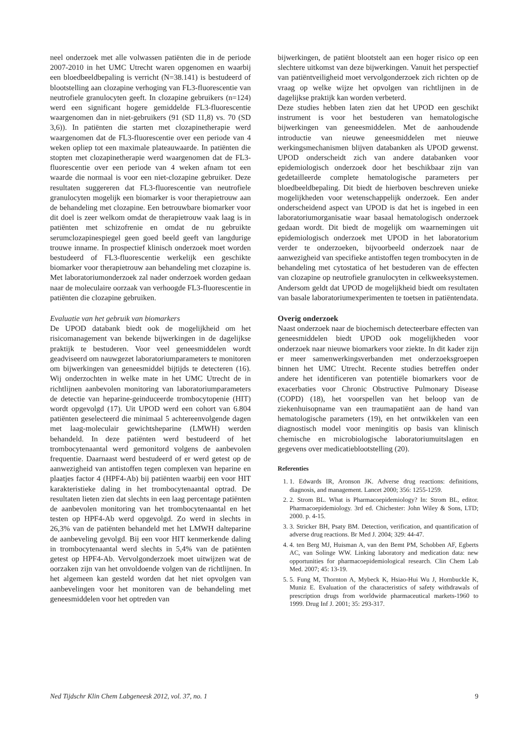neel onderzoek met alle volwassen patiënten die in de periode 2007-2010 in het UMC Utrecht waren opgenomen en waarbij een bloedbeeldbepaling is verricht (N=38.141) is bestudeerd of blootstelling aan clozapine verhoging van FL3-fluorescentie van neutrofiele granulocyten geeft. In clozapine gebruikers (n=124) werd een significant hogere gemiddelde FL3-fluorescentie waargenomen dan in niet-gebruikers (91 (SD 11,8) vs. 70 (SD 3,6)). In patiënten die starten met clozapinetherapie werd waargenomen dat de FL3-fluorescentie over een periode van 4 weken opliep tot een maximale plateauwaarde. In patiënten die stopten met clozapinetherapie werd waargenomen dat de FL3-fluorescentie over een periode van 4 weken afnam tot een waarde die normaal is voor een niet-clozapine gebruiker. Deze resultaten suggereren dat FL3-fluorescentie van neutrofiele granulocyten mogelijk een biomarker is voor therapietrouw aan de behandeling met clozapine. Een betrouwbare biomarker voor dit doel is zeer welkom omdat de therapietrouw vaak laag is in patiënten met schizofrenie en omdat de nu gebruikte serumclozapinespiegel geen goed beeld geeft van langdurige trouwe inname. In prospectief klinisch onderzoek moet worden bestudeerd of FL3-fluorescentie werkelijk een geschikte biomarker voor therapietrouw aan behandeling met clozapine is. Met laboratoriumonderzoek zal nader onderzoek worden gedaan naar de moleculaire oorzaak van verhoogde FL3-fluorescentie in patiënten die clozapine gebruiken.
Evaluatie van het gebruik van biomarkers
De UPOD databank biedt ook de mogelijkheid om het risicomanagement van bekende bijwerkingen in de dagelijkse praktijk te bestuderen. Voor veel geneesmiddelen wordt geadviseerd om nauwgezet laboratoriumparameters te monitoren om bijwerkingen van geneesmiddel bijtijds te detecteren (16). Wij onderzochten in welke mate in het UMC Utrecht de in richtlijnen aanbevolen monitoring van laboratoriumparameters de detectie van heparine-geinduceerde trombocytopenie (HIT) wordt opgevolgd (17). Uit UPOD werd een cohort van 6.804 patiënten geselecteerd die minimaal 5 achtereenvolgende dagen met laag-moleculair gewichtsheparine (LMWH) werden behandeld. In deze patiënten werd bestudeerd of het trombocytenaantal werd gemonitord volgens de aanbevolen frequentie. Daarnaast werd bestudeerd of er werd getest op de aanwezigheid van antistoffen tegen complexen van heparine en plaatjes factor 4 (HPF4-Ab) bij patiënten waarbij een voor HIT karakteristieke daling in het trombocytenaantal optrad. De resultaten lieten zien dat slechts in een laag percentage patiënten de aanbevolen monitoring van het trombocytenaantal en het testen op HPF4-Ab werd opgevolgd. Zo werd in slechts in 26,3% van de patiënten behandeld met het LMWH dalteparine de aanbeveling gevolgd. Bij een voor HIT kenmerkende daling in trombocytenaantal werd slechts in 5,4% van de patiënten getest op HPF4-Ab. Vervolgonderzoek moet uitwijzen wat de oorzaken zijn van het onvoldoende volgen van de richtlijnen. In het algemeen kan gesteld worden dat het niet opvolgen van aanbevelingen voor het monitoren van de behandeling met geneesmiddelen voor het optreden van
bijwerkingen, de patiënt blootstelt aan een hoger risico op een slechtere uitkomst van deze bijwerkingen. Vanuit het perspectief van patiëntveiligheid moet vervolgonderzoek zich richten op de vraag op welke wijze het opvolgen van richtlijnen in de dagelijkse praktijk kan worden verbeterd.
Deze studies hebben laten zien dat het UPOD een geschikt instrument is voor het bestuderen van hematologische bijwerkingen van geneesmiddelen. Met de aanhoudende introductie van nieuwe geneesmiddelen met nieuwe werkingsmechanismen blijven databanken als UPOD gewenst. UPOD onderscheidt zich van andere databanken voor epidemiologisch onderzoek door het beschikbaar zijn van gedetailleerde complete hematologische parameters per bloedbeeldbepaling. Dit biedt de hierboven beschreven unieke mogelijkheden voor wetenschappelijk onderzoek. Een ander onderscheidend aspect van UPOD is dat het is ingebed in een laboratoriumorganisatie waar basaal hematologisch onderzoek gedaan wordt. Dit biedt de mogelijk om waarnemingen uit epidemiologisch onderzoek met UPOD in het laboratorium verder te onderzoeken, bijvoorbeeld onderzoek naar de aanwezigheid van specifieke antistoffen tegen trombocyten in de behandeling met cytostatica of het bestuderen van de effecten van clozapine op neutrofiele granulocyten in celkweeksystemen. Andersom geldt dat UPOD de mogelijkheid biedt om resultaten van basale laboratoriumexperimenten te toetsen in patiëntendata.
Overig onderzoek
Naast onderzoek naar de biochemisch detecteerbare effecten van geneesmiddelen biedt UPOD ook mogelijkheden voor onderzoek naar nieuwe biomarkers voor ziekte. In dit kader zijn er meer samenwerkingsverbanden met onderzoeksgroepen binnen het UMC Utrecht. Recente studies betreffen onder andere het identificeren van potentiële biomarkers voor de exacerbaties voor Chronic Obstructive Pulmonary Disease (COPD) (18), het voorspellen van het beloop van de ziekenhuisopname van een traumapatiënt aan de hand van hematologische parameters (19), en het ontwikkelen van een diagnostisch model voor meningitis op basis van klinisch chemische en microbiologische laboratoriumuitslagen en gegevens over medicatieblootstelling (20).
Referenties
1. 1. Edwards IR, Aronson JK. Adverse drug reactions: definitions, diagnosis, and management. Lancet 2000; 356: 1255-1259.
2. 2. Strom BL. What is Pharmacoepidemiology? In: Strom BL, editor. Pharmacoepidemiology. 3rd ed. Chichester: John Wiley & Sons, LTD; 2000. p. 4-15.
3. 3. Stricker BH, Psaty BM. Detection, verification, and quantification of adverse drug reactions. Br Med J. 2004; 329: 44-47.
4. 4. ten Berg MJ, Huisman A, van den Bemt PM, Schobben AF, Egberts AC, van Solinge WW. Linking laboratory and medication data: new opportunities for pharmacoepidemiological research. Clin Chem Lab Med. 2007; 45: 13-19.
5. 5. Fung M, Thornton A, Mybeck K, Hsiao-Hui Wu J, Hornbuckle K, Muniz E. Evaluation of the characteristics of safety withdrawals of prescription drugs from worldwide pharmaceutical markets-1960 to 1999. Drug Inf J. 2001; 35: 293-317.
Ned Tijdschr Klin Chem Labgeneesk 2012, vol. 37, no. 1 9